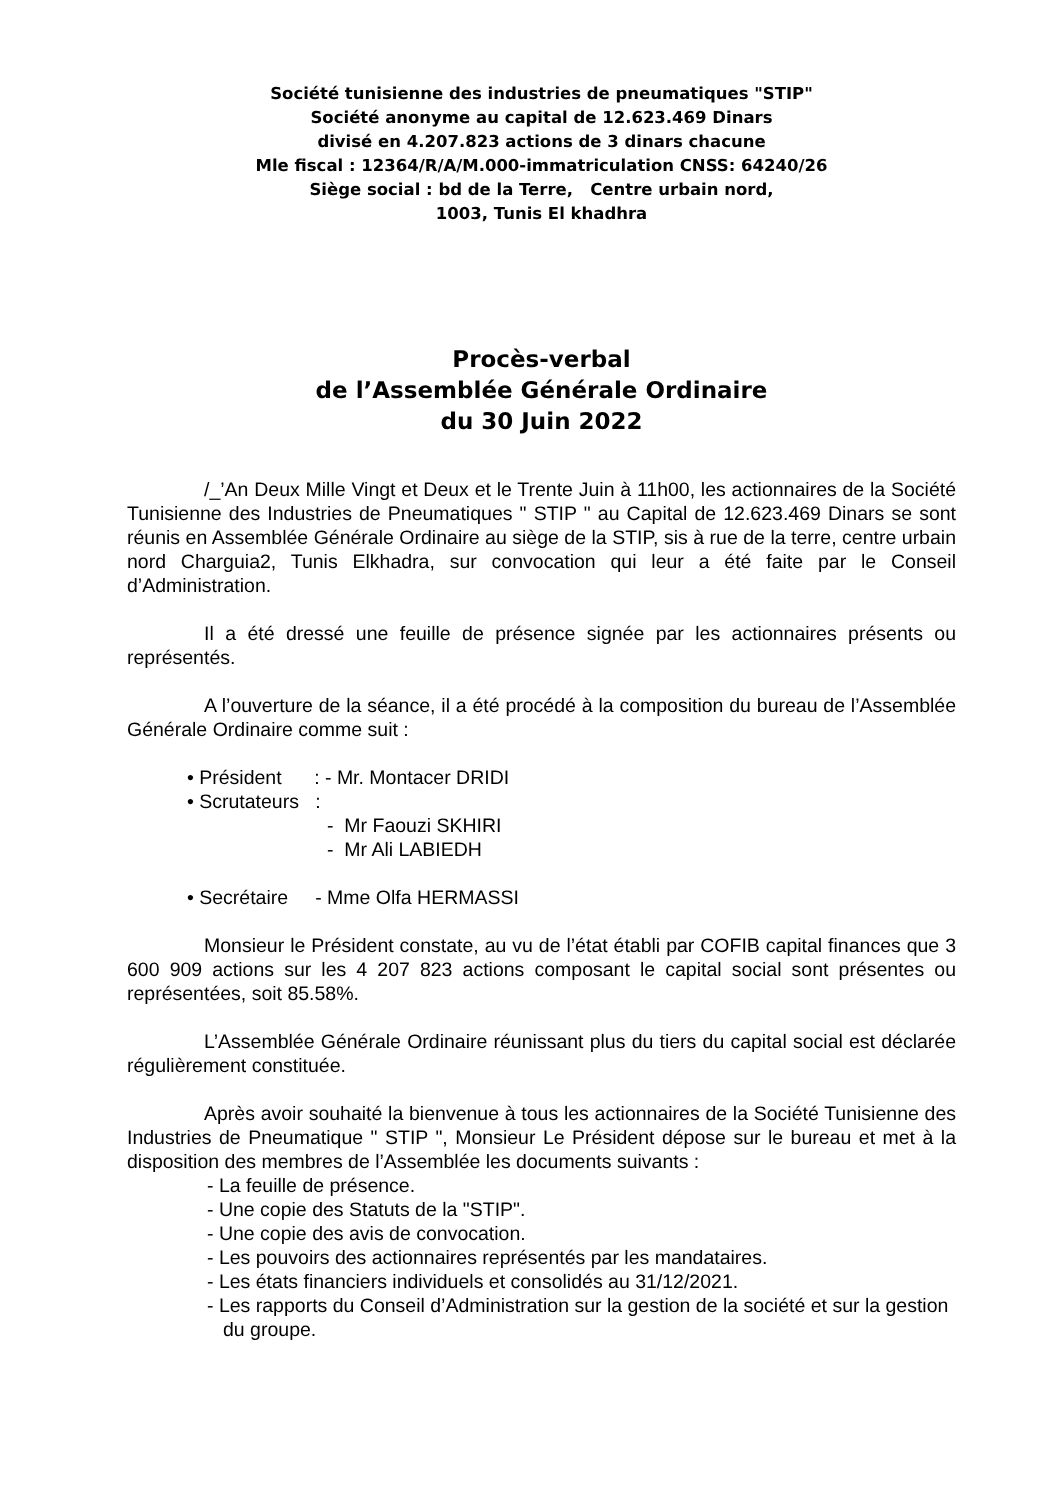Société tunisienne des industries de pneumatiques "STIP"
Société anonyme au capital de 12.623.469 Dinars
divisé en 4.207.823 actions de 3 dinars chacune
Mle fiscal : 12364/R/A/M.000-immatriculation CNSS: 64240/26
Siège social : bd de la Terre, Centre urbain nord,
1003, Tunis El khadhra
Procès-verbal
de l’Assemblée Générale Ordinaire
du 30 Juin 2022
/_’An Deux Mille Vingt et Deux et le Trente Juin à 11h00, les actionnaires de la Société Tunisienne des Industries de Pneumatiques " STIP " au Capital de 12.623.469 Dinars se sont réunis en Assemblée Générale Ordinaire au siège de la STIP, sis à rue de la terre, centre urbain nord Charguia2, Tunis Elkhadra, sur convocation qui leur a été faite par le Conseil d’Administration.
Il a été dressé une feuille de présence signée par les actionnaires présents ou représentés.
A l’ouverture de la séance, il a été procédé à la composition du bureau de l’Assemblée Générale Ordinaire comme suit :
• Président : - Mr. Montacer DRIDI
• Scrutateurs :
- Mr Faouzi SKHIRI
- Mr Ali LABIEDH
• Secrétaire - Mme Olfa HERMASSI
Monsieur le Président constate, au vu de l’état établi par COFIB capital finances que 3 600 909 actions sur les 4 207 823 actions composant le capital social sont présentes ou représentées, soit 85.58%.
L’Assemblée Générale Ordinaire réunissant plus du tiers du capital social est déclarée régulièrement constituée.
Après avoir souhaité la bienvenue à tous les actionnaires de la Société Tunisienne des Industries de Pneumatique " STIP ", Monsieur Le Président dépose sur le bureau et met à la disposition des membres de l’Assemblée les documents suivants :
- La feuille de présence.
- Une copie des Statuts de la "STIP".
- Une copie des avis de convocation.
- Les pouvoirs des actionnaires représentés par les mandataires.
- Les états financiers individuels et consolidés au 31/12/2021.
- Les rapports du Conseil d’Administration sur la gestion de la société et sur la gestion du groupe.